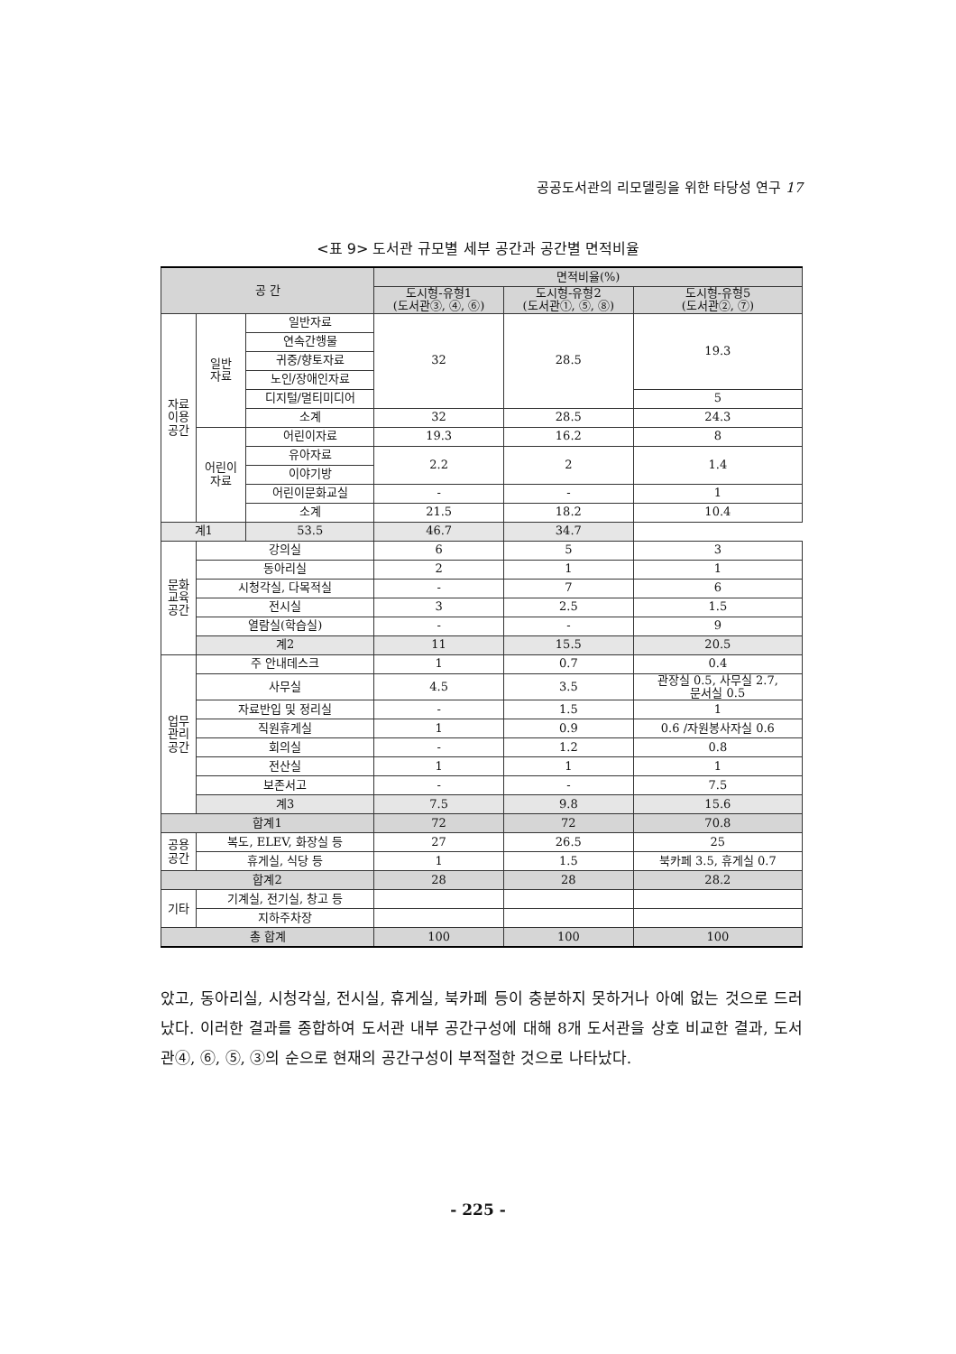공공도서관의 리모델링을 위한 타당성 연구 17
<표 9> 도서관 규모별 세부 공간과 공간별 면적비율
| 공 간 | | | 면적비율(%) | | |
| --- | --- | --- | --- | --- | --- |
| | | | 도시형-유형1 (도서관③, ④, ⑥) | 도시형-유형2 (도서관①, ⑤, ⑧) | 도시형-유형5 (도서관②, ⑦) |
| 자료 이용 공간 | 일반 자료 | 일반자료 | 32 | 28.5 | 19.3 |
| | | 연속간행물 | | | |
| | | 귀중/향토자료 | | | |
| | | 노인/장애인자료 | | | |
| | | 디지털/멀티미디어 | | | 5 |
| | | 소계 | 32 | 28.5 | 24.3 |
| | 어린이 자료 | 어린이자료 | 19.3 | 16.2 | 8 |
| | | 유아자료 | 2.2 | 2 | 1.4 |
| | | 이야기방 | | | |
| | | 어린이문화교실 | - | - | 1 |
| | | 소계 | 21.5 | 18.2 | 10.4 |
| 계1 | | 53.5 | 46.7 | 34.7 | |
| 문화 교육 공간 | 강의실 | | 6 | 5 | 3 |
| | 동아리실 | | 2 | 1 | 1 |
| | 시청각실, 다목적실 | | - | 7 | 6 |
| | 전시실 | | 3 | 2.5 | 1.5 |
| | 열람실(학습실) | | - | - | 9 |
| | 계2 | | 11 | 15.5 | 20.5 |
| 업무 관리 공간 | 주 안내데스크 | | 1 | 0.7 | 0.4 |
| | 사무실 | | 4.5 | 3.5 | 관장실 0.5, 사무실 2.7, 문서실 0.5 |
| | 자료반입 및 정리실 | | - | 1.5 | 1 |
| | 직원휴게실 | | 1 | 0.9 | 0.6 /자원봉사자실 0.6 |
| | 회의실 | | - | 1.2 | 0.8 |
| | 전산실 | | 1 | 1 | 1 |
| | 보존서고 | | - | - | 7.5 |
| | 계3 | | 7.5 | 9.8 | 15.6 |
| 합계1 | | | 72 | 72 | 70.8 |
| 공용 공간 | 복도, ELEV, 화장실 등 | | 27 | 26.5 | 25 |
| | 휴게실, 식당 등 | | 1 | 1.5 | 북카페 3.5, 휴게실 0.7 |
| 합계2 | | | 28 | 28 | 28.2 |
| 기타 | 기계실, 전기실, 창고 등 | | | | |
| | 지하주차장 | | | | |
| 총 합계 | | | 100 | 100 | 100 |
았고, 동아리실, 시청각실, 전시실, 휴게실, 북카페 등이 충분하지 못하거나 아예 없는 것으로 드러났다. 이러한 결과를 종합하여 도서관 내부 공간구성에 대해 8개 도서관을 상호 비교한 결과, 도서관④, ⑥, ⑤, ③의 순으로 현재의 공간구성이 부적절한 것으로 나타났다.
- 225 -